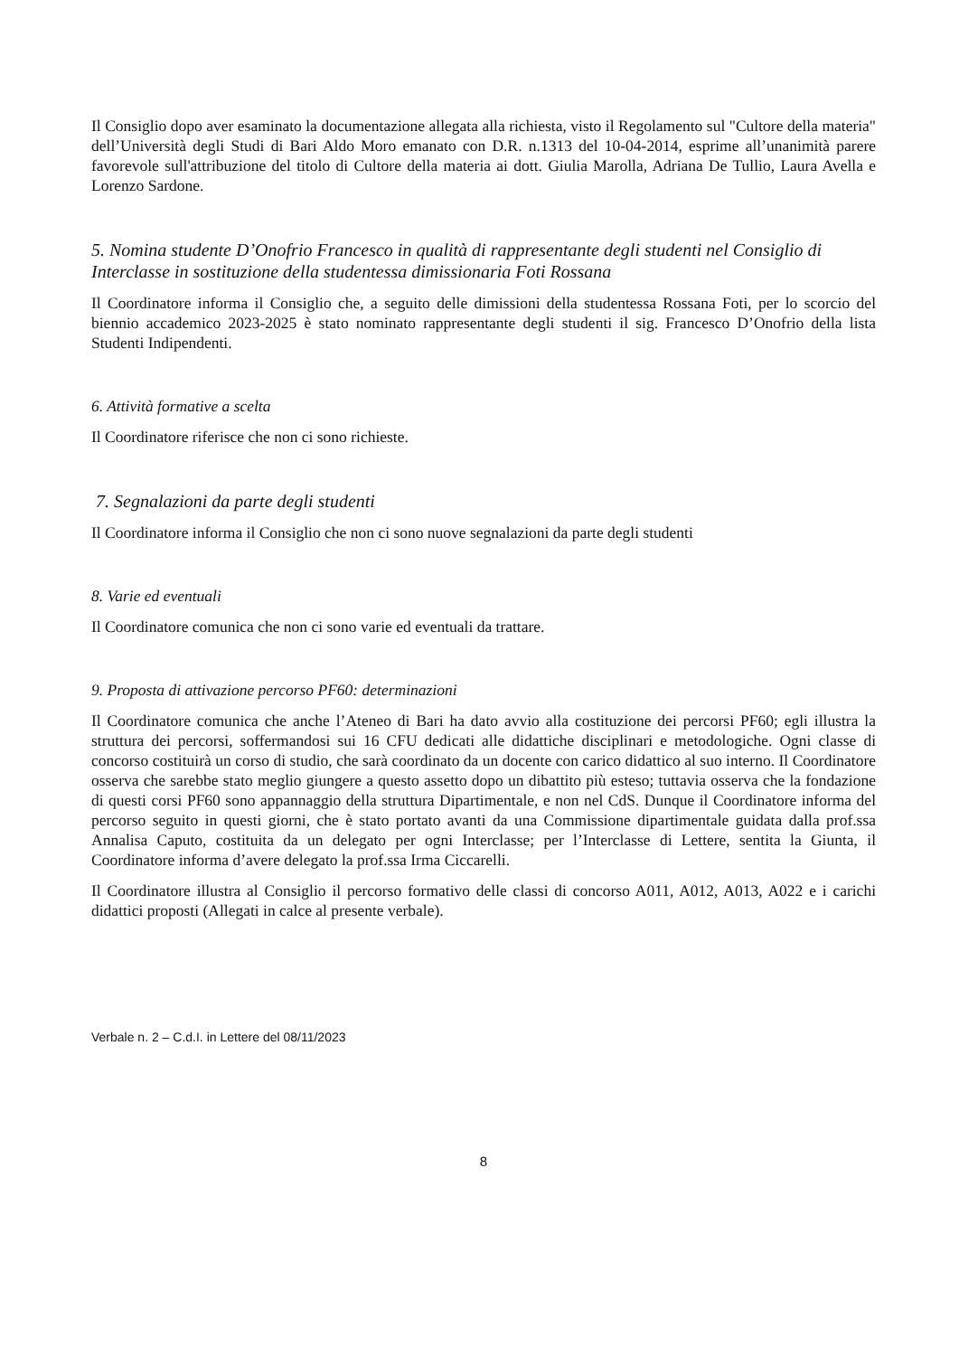Il Consiglio dopo aver esaminato la documentazione allegata alla richiesta, visto il Regolamento sul "Cultore della materia" dell’Università degli Studi di Bari Aldo Moro emanato con D.R. n.1313 del 10-04-2014, esprime all’unanimità parere favorevole sull'attribuzione del titolo di Cultore della materia ai dott. Giulia Marolla, Adriana De Tullio, Laura Avella e Lorenzo Sardone.
5. Nomina studente D’Onofrio Francesco in qualità di rappresentante degli studenti nel Consiglio di Interclasse in sostituzione della studentessa dimissionaria Foti Rossana
Il Coordinatore informa il Consiglio che, a seguito delle dimissioni della studentessa Rossana Foti, per lo scorcio del biennio accademico 2023-2025 è stato nominato rappresentante degli studenti il sig. Francesco D’Onofrio della lista Studenti Indipendenti.
6. Attività formative a scelta
Il Coordinatore riferisce che non ci sono richieste.
7. Segnalazioni da parte degli studenti
Il Coordinatore informa il Consiglio che non ci sono nuove segnalazioni da parte degli studenti
8. Varie ed eventuali
Il Coordinatore comunica che non ci sono varie ed eventuali da trattare.
9. Proposta di attivazione percorso PF60: determinazioni
Il Coordinatore comunica che anche l’Ateneo di Bari ha dato avvio alla costituzione dei percorsi PF60; egli illustra la struttura dei percorsi, soffermandosi sui 16 CFU dedicati alle didattiche disciplinari e metodologiche. Ogni classe di concorso costituirà un corso di studio, che sarà coordinato da un docente con carico didattico al suo interno. Il Coordinatore osserva che sarebbe stato meglio giungere a questo assetto dopo un dibattito più esteso; tuttavia osserva che la fondazione di questi corsi PF60 sono appannaggio della struttura Dipartimentale, e non nel CdS. Dunque il Coordinatore informa del percorso seguito in questi giorni, che è stato portato avanti da una Commissione dipartimentale guidata dalla prof.ssa Annalisa Caputo, costituita da un delegato per ogni Interclasse; per l’Interclasse di Lettere, sentita la Giunta, il Coordinatore informa d’avere delegato la prof.ssa Irma Ciccarelli.
Il Coordinatore illustra al Consiglio il percorso formativo delle classi di concorso A011, A012, A013, A022 e i carichi didattici proposti (Allegati in calce al presente verbale).
Verbale n. 2 – C.d.I. in Lettere del 08/11/2023
8